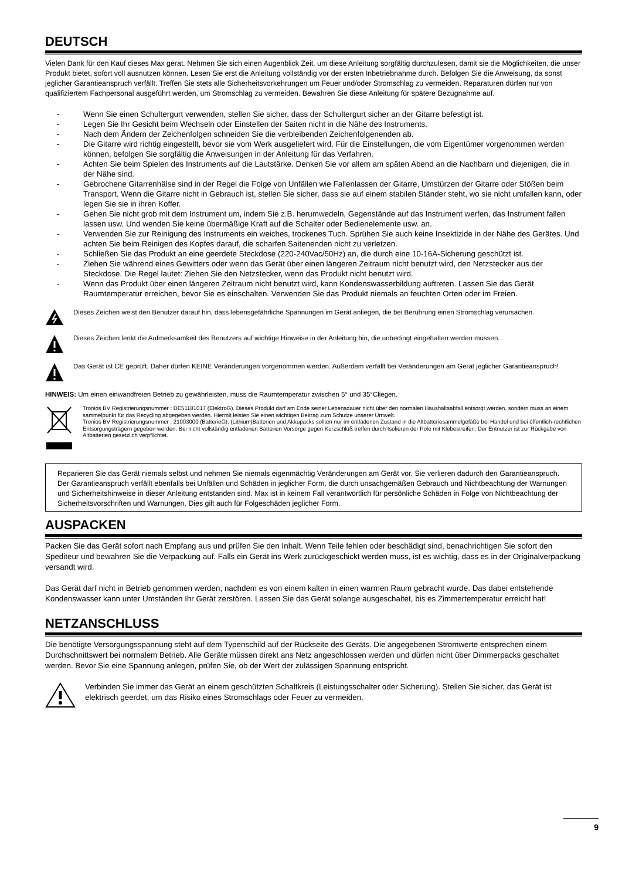DEUTSCH
Vielen Dank für den Kauf dieses Max gerat. Nehmen Sie sich einen Augenblick Zeit, um diese Anleitung sorgfältig durchzulesen, damit sie die Möglichkeiten, die unser Produkt bietet, sofort voll ausnutzen können. Lesen Sie erst die Anleitung vollständig vor der ersten Inbetriebnahme durch. Befolgen Sie die Anweisung, da sonst jeglicher Garantieanspruch verfällt. Treffen Sie stets alle Sicherheitsvorkehrungen um Feuer und/oder Stromschlag zu vermeiden. Reparaturen dürfen nur von qualifiziertem Fachpersonal ausgeführt werden, um Stromschlag zu vermeiden. Bewahren Sie diese Anleitung für spätere Bezugnahme auf.
- Wenn Sie einen Schultergurt verwenden, stellen Sie sicher, dass der Schultergurt sicher an der Gitarre befestigt ist.
- Legen Sie Ihr Gesicht beim Wechseln oder Einstellen der Saiten nicht in die Nähe des Instruments.
- Nach dem Ändern der Zeichenfolgen schneiden Sie die verbleibenden Zeichenfolgenenden ab.
- Die Gitarre wird richtig eingestellt, bevor sie vom Werk ausgeliefert wird. Für die Einstellungen, die vom Eigentümer vorgenommen werden können, befolgen Sie sorgfältig die Anweisungen in der Anleitung für das Verfahren.
- Achten Sie beim Spielen des Instruments auf die Lautstärke. Denken Sie vor allem am späten Abend an die Nachbarn und diejenigen, die in der Nähe sind.
- Gebrochene Gitarrenhälse sind in der Regel die Folge von Unfällen wie Fallenlassen der Gitarre, Umstürzen der Gitarre oder Stößen beim Transport. Wenn die Gitarre nicht in Gebrauch ist, stellen Sie sicher, dass sie auf einem stabilen Ständer steht, wo sie nicht umfallen kann, oder legen Sie sie in ihren Koffer.
- Gehen Sie nicht grob mit dem Instrument um, indem Sie z.B. herumwedeln, Gegenstände auf das Instrument werfen, das Instrument fallen lassen usw. Und wenden Sie keine übermäßige Kraft auf die Schalter oder Bedienelemente usw. an.
- Verwenden Sie zur Reinigung des Instruments ein weiches, trockenes Tuch. Sprühen Sie auch keine Insektizide in der Nähe des Gerätes. Und achten Sie beim Reinigen des Kopfes darauf, die scharfen Saitenenden nicht zu verletzen.
- Schließen Sie das Produkt an eine geerdete Steckdose (220-240Vac/50Hz) an, die durch eine 10-16A-Sicherung geschützt ist.
- Ziehen Sie während eines Gewitters oder wenn das Gerät über einen längeren Zeitraum nicht benutzt wird, den Netzstecker aus der Steckdose. Die Regel lautet: Ziehen Sie den Netzstecker, wenn das Produkt nicht benutzt wird.
- Wenn das Produkt über einen längeren Zeitraum nicht benutzt wird, kann Kondenswasserbildung auftreten. Lassen Sie das Gerät Raumtemperatur erreichen, bevor Sie es einschalten. Verwenden Sie das Produkt niemals an feuchten Orten oder im Freien.
Dieses Zeichen weist den Benutzer darauf hin, dass lebensgefährliche Spannungen im Gerät anliegen, die bei Berührung einen Stromschlag verursachen.
Dieses Zeichen lenkt die Aufmerksamkeit des Benutzers auf wichtige Hinweise in der Anleitung hin, die unbedingt eingehalten werden müssen.
Das Gerät ist CE geprüft. Daher dürfen KEINE Veränderungen vorgenommen werden. Außerdem verfällt bei Veränderungen am Gerät jeglicher Garantieanspruch!
HINWEIS: Um einen einwandfreien Betrieb zu gewährleisten, muss die Raumtemperatur zwischen 5° und 35°Cliegen.
Tronios BV Registrierungsnummer : DE51181017 (ElektroG). Dieses Produkt darf am Ende seiner Lebensdauer nicht über den normalen Haushaltsabfall entsorgt werden, sondern muss an einem sammelpunkt für das Recycling abgegeben werden. Hiermit leisten Sie einen wichtigen Beitrag zum Schutze unserer Umwelt.
Tronios BV Registrierungsnummer : 21003000 (BatterieG). (Lithium)Batterien und Akkupacks sollten nur im entladenen Zustand in die Altbatteriesammelgefäße bei Handel und bei öffentlich-rechtlichen Entsorgungsträgern gegeben werden. Bei nicht vollständig entladenen Batterien Vorsorge gegen Kurzschlüß treffen durch Isolieren der Pole mit Klebestreifen. Der Entnutzer ist zur Rückgabe von Altbatterien gesetzlich verpflichtet.
Reparieren Sie das Gerät niemals selbst und nehmen Sie niemals eigenmächtig Veränderungen am Gerät vor. Sie verlieren dadurch den Garantieanspruch. Der Garantieanspruch verfällt ebenfalls bei Unfällen und Schäden in jeglicher Form, die durch unsachgemäßen Gebrauch und Nichtbeachtung der Warnungen und Sicherheitshinweise in dieser Anleitung entstanden sind. Max ist in keinem Fall verantwortlich für persönliche Schäden in Folge von Nichtbeachtung der Sicherheitsvorschriften und Warnungen. Dies gilt auch für Folgeschäden jeglicher Form.
AUSPACKEN
Packen Sie das Gerät sofort nach Empfang aus und prüfen Sie den Inhalt. Wenn Teile fehlen oder beschädigt sind, benachrichtigen Sie sofort den Spediteur und bewahren Sie die Verpackung auf. Falls ein Gerät ins Werk zurückgeschickt werden muss, ist es wichtig, dass es in der Originalverpackung versandt wird.
Das Gerät darf nicht in Betrieb genommen werden, nachdem es von einem kalten in einen warmen Raum gebracht wurde. Das dabei entstehende Kondenswasser kann unter Umständen Ihr Gerät zerstören. Lassen Sie das Gerät solange ausgeschaltet, bis es Zimmertemperatur erreicht hat!
NETZANSCHLUSS
Die benötigte Versorgungsspannung steht auf dem Typenschild auf der Rückseite des Geräts. Die angegebenen Stromwerte entsprechen einem Durchschnittswert bei normalem Betrieb. Alle Geräte müssen direkt ans Netz angeschlossen werden und dürfen nicht über Dimmerpacks geschaltet werden. Bevor Sie eine Spannung anlegen, prüfen Sie, ob der Wert der zulässigen Spannung entspricht.
Verbinden Sie immer das Gerät an einem geschützten Schaltkreis (Leistungsschalter oder Sicherung). Stellen Sie sicher, das Gerät ist elektrisch geerdet, um das Risiko eines Stromschlags oder Feuer zu vermeiden.
9